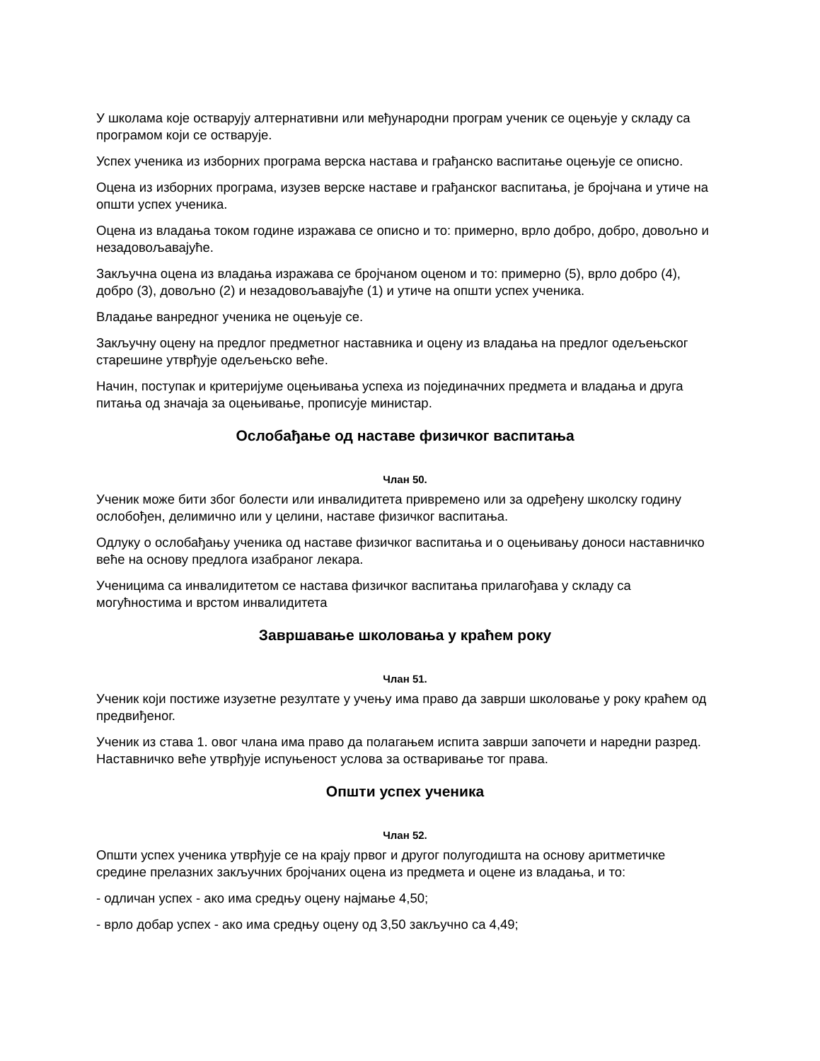У школама које остварују алтернативни или међународни програм ученик се оцењује у складу са програмом који се остварује.
Успех ученика из изборних програма верска настава и грађанско васпитање оцењује се описно.
Оцена из изборних програма, изузев верске наставе и грађанског васпитања, је бројчана и утиче на општи успех ученика.
Оцена из владања током године изражава се описно и то: примерно, врло добро, добро, довољно и незадовољавајуће.
Закључна оцена из владања изражава се бројчаном оценом и то: примерно (5), врло добро (4), добро (3), довољно (2) и незадовољавајуће (1) и утиче на општи успех ученика.
Владање ванредног ученика не оцењује се.
Закључну оцену на предлог предметног наставника и оцену из владања на предлог одељењског старешине утврђује одељењско веће.
Начин, поступак и критеријуме оцењивања успеха из појединачних предмета и владања и друга питања од значаја за оцењивање, прописује министар.
Ослобађање од наставе физичког васпитања
Члан 50.
Ученик може бити због болести или инвалидитета привремено или за одређену школску годину ослобођен, делимично или у целини, наставе физичког васпитања.
Одлуку о ослобађању ученика од наставе физичког васпитања и о оцењивању доноси наставничко веће на основу предлога изабраног лекара.
Ученицима са инвалидитетом се настава физичког васпитања прилагођава у складу са могућностима и врстом инвалидитета
Завршавање школовања у краћем року
Члан 51.
Ученик који постиже изузетне резултате у учењу има право да заврши школовање у року краћем од предвиђеног.
Ученик из става 1. овог члана има право да полагањем испита заврши започети и наредни разред. Наставничко веће утврђује испуњеност услова за остваривање тог права.
Општи успех ученика
Члан 52.
Општи успех ученика утврђује се на крају првог и другог полугодишта на основу аритметичке средине прелазних закључних бројчаних оцена из предмета и оцене из владања, и то:
- одличан успех - ако има средњу оцену најмање 4,50;
- врло добар успех - ако има средњу оцену од 3,50 закључно са 4,49;